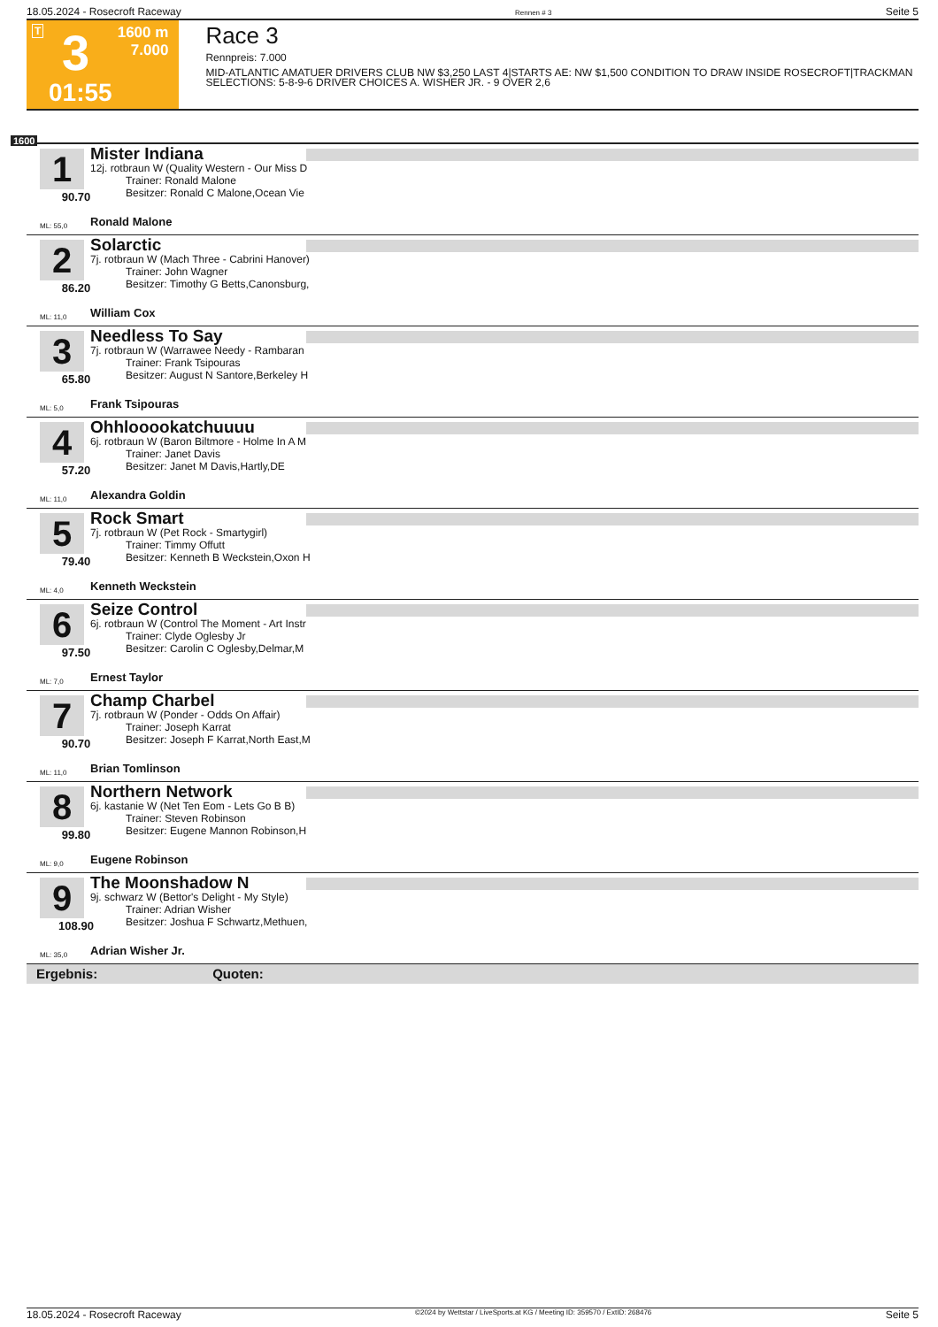18.05.2024 - Rosecroft Raceway Rennen # 3 Seite 5
T 3 1600 m
7.000
01:55
Race 3
Rennpreis: 7.000
MID-ATLANTIC AMATUER DRIVERS CLUB NW $3,250 LAST 4|STARTS AE: NW $1,500 CONDITION TO DRAW INSIDE ROSECROFT|TRACKMAN SELECTIONS: 5-8-9-6 DRIVER CHOICES A. WISHER JR. - 9 OVER 2,6
1600
1
90.70
Mister Indiana
12j. rotbraun W (Quality Western - Our Miss D
Trainer: Ronald Malone
Besitzer: Ronald C Malone,Ocean Vie
ML: 55,0 Ronald Malone
2
86.20
Solarctic
7j. rotbraun W (Mach Three - Cabrini Hanover)
Trainer: John Wagner
Besitzer: Timothy G Betts,Canonsburg,
ML: 11,0 William Cox
3
65.80
Needless To Say
7j. rotbraun W (Warrawee Needy - Rambaran
Trainer: Frank Tsipouras
Besitzer: August N Santore,Berkeley H
ML: 5,0 Frank Tsipouras
4
57.20
Ohhlooookatchuuuu
6j. rotbraun W (Baron Biltmore - Holme In A M
Trainer: Janet Davis
Besitzer: Janet M Davis,Hartly,DE
ML: 11,0 Alexandra Goldin
5
79.40
Rock Smart
7j. rotbraun W (Pet Rock - Smartygirl)
Trainer: Timmy Offutt
Besitzer: Kenneth B Weckstein,Oxon H
ML: 4,0 Kenneth Weckstein
6
97.50
Seize Control
6j. rotbraun W (Control The Moment - Art Instr
Trainer: Clyde Oglesby Jr
Besitzer: Carolin C Oglesby,Delmar,M
ML: 7,0 Ernest Taylor
7
90.70
Champ Charbel
7j. rotbraun W (Ponder - Odds On Affair)
Trainer: Joseph Karrat
Besitzer: Joseph F Karrat,North East,M
ML: 11,0 Brian Tomlinson
8
99.80
Northern Network
6j. kastanie W (Net Ten Eom - Lets Go B B)
Trainer: Steven Robinson
Besitzer: Eugene Mannon Robinson,H
ML: 9,0 Eugene Robinson
9
108.90
The Moonshadow N
9j. schwarz W (Bettor's Delight - My Style)
Trainer: Adrian Wisher
Besitzer: Joshua F Schwartz,Methuen,
ML: 35,0 Adrian Wisher Jr.
Ergebnis: Quoten:
18.05.2024 - Rosecroft Raceway ©2024 by Wettstar / LiveSports.at KG / Meeting ID: 359570 / ExtID: 268476 Seite 5